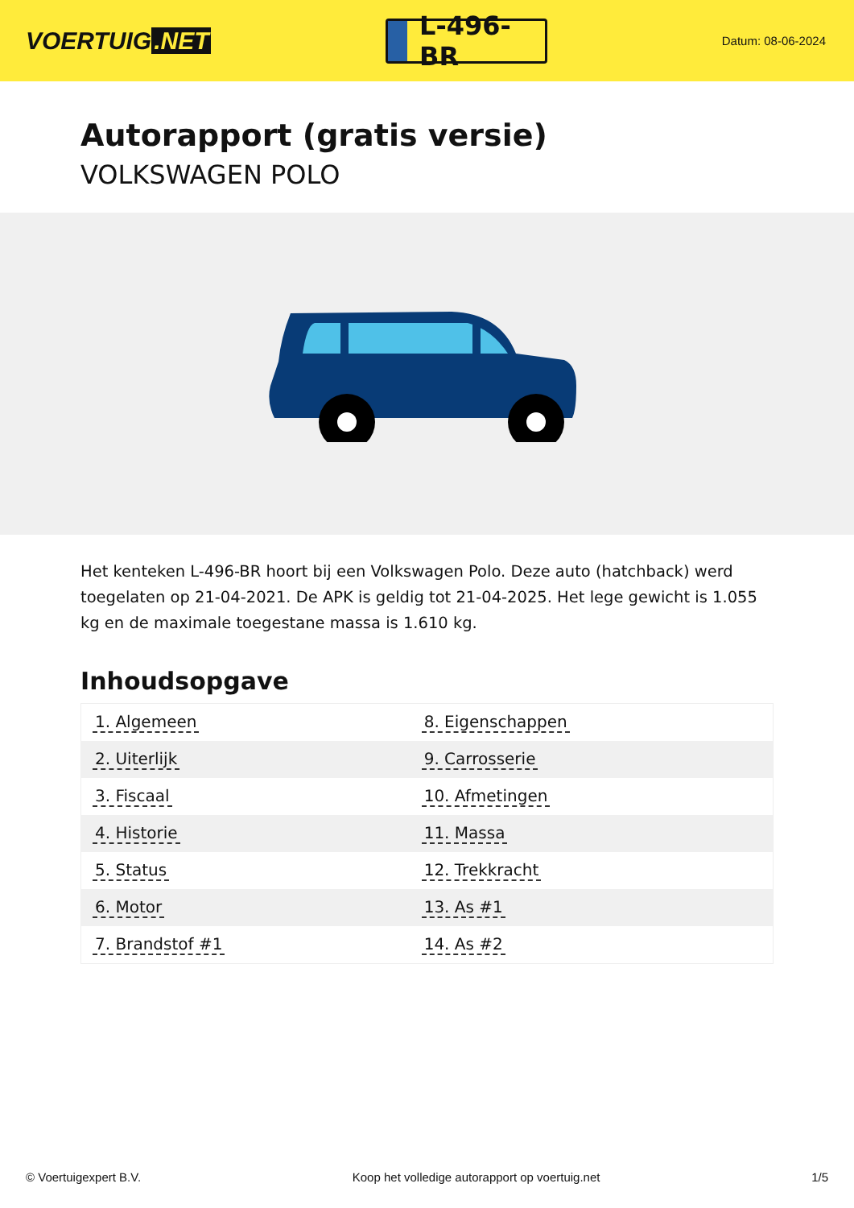VOERTUIG.NET
L-496-BR
Datum: 08-06-2024
Autorapport (gratis versie)
VOLKSWAGEN POLO
Het kenteken L-496-BR hoort bij een Volkswagen Polo. Deze auto (hatchback) werd toegelaten op 21-04-2021. De APK is geldig tot 21-04-2025. Het lege gewicht is 1.055 kg en de maximale toegestane massa is 1.610 kg.
Inhoudsopgave
| 1. Algemeen | 8. Eigenschappen |
| 2. Uiterlijk | 9. Carrosserie |
| 3. Fiscaal | 10. Afmetingen |
| 4. Historie | 11. Massa |
| 5. Status | 12. Trekkracht |
| 6. Motor | 13. As #1 |
| 7. Brandstof #1 | 14. As #2 |
© Voertuigexpert B.V. Koop het volledige autorapport op voertuig.net 1/5